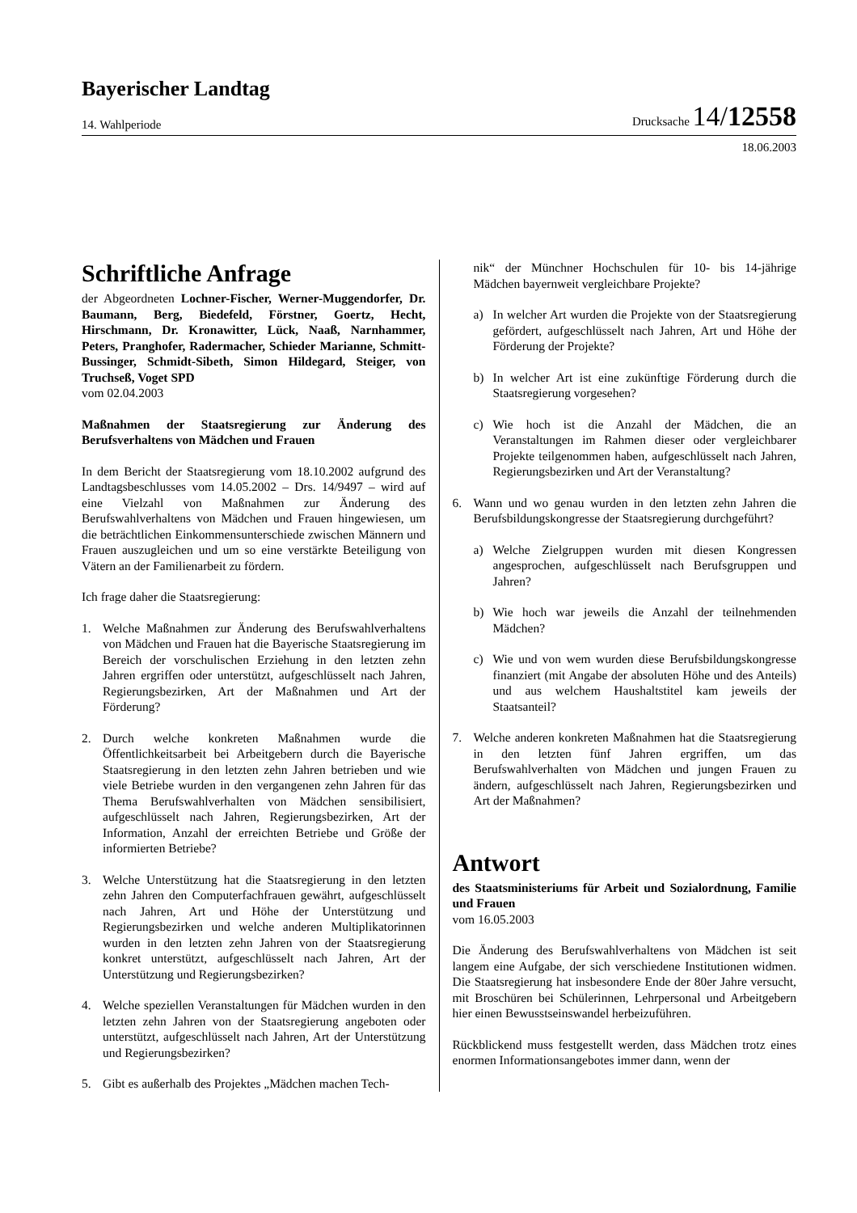Bayerischer Landtag
14. Wahlperiode Drucksache 14/12558
18.06.2003
Schriftliche Anfrage
der Abgeordneten Lochner-Fischer, Werner-Muggendorfer, Dr. Baumann, Berg, Biedefeld, Förstner, Goertz, Hecht, Hirschmann, Dr. Kronawitter, Lück, Naaß, Narnhammer, Peters, Pranghofer, Radermacher, Schieder Marianne, Schmitt-Bussinger, Schmidt-Sibeth, Simon Hildegard, Steiger, von Truchseß, Voget SPD
vom 02.04.2003
Maßnahmen der Staatsregierung zur Änderung des Berufsverhaltens von Mädchen und Frauen
In dem Bericht der Staatsregierung vom 18.10.2002 aufgrund des Landtagsbeschlusses vom 14.05.2002 – Drs. 14/9497 – wird auf eine Vielzahl von Maßnahmen zur Änderung des Berufswahlverhaltens von Mädchen und Frauen hingewiesen, um die beträchtlichen Einkommensunterschiede zwischen Männern und Frauen auszugleichen und um so eine verstärkte Beteiligung von Vätern an der Familienarbeit zu fördern.
Ich frage daher die Staatsregierung:
1. Welche Maßnahmen zur Änderung des Berufswahlverhaltens von Mädchen und Frauen hat die Bayerische Staatsregierung im Bereich der vorschulischen Erziehung in den letzten zehn Jahren ergriffen oder unterstützt, aufgeschlüsselt nach Jahren, Regierungsbezirken, Art der Maßnahmen und Art der Förderung?
2. Durch welche konkreten Maßnahmen wurde die Öffentlichkeitsarbeit bei Arbeitgebern durch die Bayerische Staatsregierung in den letzten zehn Jahren betrieben und wie viele Betriebe wurden in den vergangenen zehn Jahren für das Thema Berufswahlverhalten von Mädchen sensibilisiert, aufgeschlüsselt nach Jahren, Regierungsbezirken, Art der Information, Anzahl der erreichten Betriebe und Größe der informierten Betriebe?
3. Welche Unterstützung hat die Staatsregierung in den letzten zehn Jahren den Computerfachfrauen gewährt, aufgeschlüsselt nach Jahren, Art und Höhe der Unterstützung und Regierungsbezirken und welche anderen Multiplikatorinnen wurden in den letzten zehn Jahren von der Staatsregierung konkret unterstützt, aufgeschlüsselt nach Jahren, Art der Unterstützung und Regierungsbezirken?
4. Welche speziellen Veranstaltungen für Mädchen wurden in den letzten zehn Jahren von der Staatsregierung angeboten oder unterstützt, aufgeschlüsselt nach Jahren, Art der Unterstützung und Regierungsbezirken?
5. Gibt es außerhalb des Projektes „Mädchen machen Tech-
nik“ der Münchner Hochschulen für 10- bis 14-jährige Mädchen bayernweit vergleichbare Projekte?
a) In welcher Art wurden die Projekte von der Staatsregierung gefördert, aufgeschlüsselt nach Jahren, Art und Höhe der Förderung der Projekte?
b) In welcher Art ist eine zukünftige Förderung durch die Staatsregierung vorgesehen?
c) Wie hoch ist die Anzahl der Mädchen, die an Veranstaltungen im Rahmen dieser oder vergleichbarer Projekte teilgenommen haben, aufgeschlüsselt nach Jahren, Regierungsbezirken und Art der Veranstaltung?
6. Wann und wo genau wurden in den letzten zehn Jahren die Berufsbildungskongresse der Staatsregierung durchgeführt?
a) Welche Zielgruppen wurden mit diesen Kongressen angesprochen, aufgeschlüsselt nach Berufsgruppen und Jahren?
b) Wie hoch war jeweils die Anzahl der teilnehmenden Mädchen?
c) Wie und von wem wurden diese Berufsbildungskongresse finanziert (mit Angabe der absoluten Höhe und des Anteils) und aus welchem Haushaltstitel kam jeweils der Staatsanteil?
7. Welche anderen konkreten Maßnahmen hat die Staatsregierung in den letzten fünf Jahren ergriffen, um das Berufswahlverhalten von Mädchen und jungen Frauen zu ändern, aufgeschlüsselt nach Jahren, Regierungsbezirken und Art der Maßnahmen?
Antwort
des Staatsministeriums für Arbeit und Sozialordnung, Familie und Frauen
vom 16.05.2003
Die Änderung des Berufswahlverhaltens von Mädchen ist seit langem eine Aufgabe, der sich verschiedene Institutionen widmen. Die Staatsregierung hat insbesondere Ende der 80er Jahre versucht, mit Broschüren bei Schülerinnen, Lehrpersonal und Arbeitgebern hier einen Bewusstseinswandel herbeizuführen.
Rückblickend muss festgestellt werden, dass Mädchen trotz eines enormen Informationsangebotes immer dann, wenn der